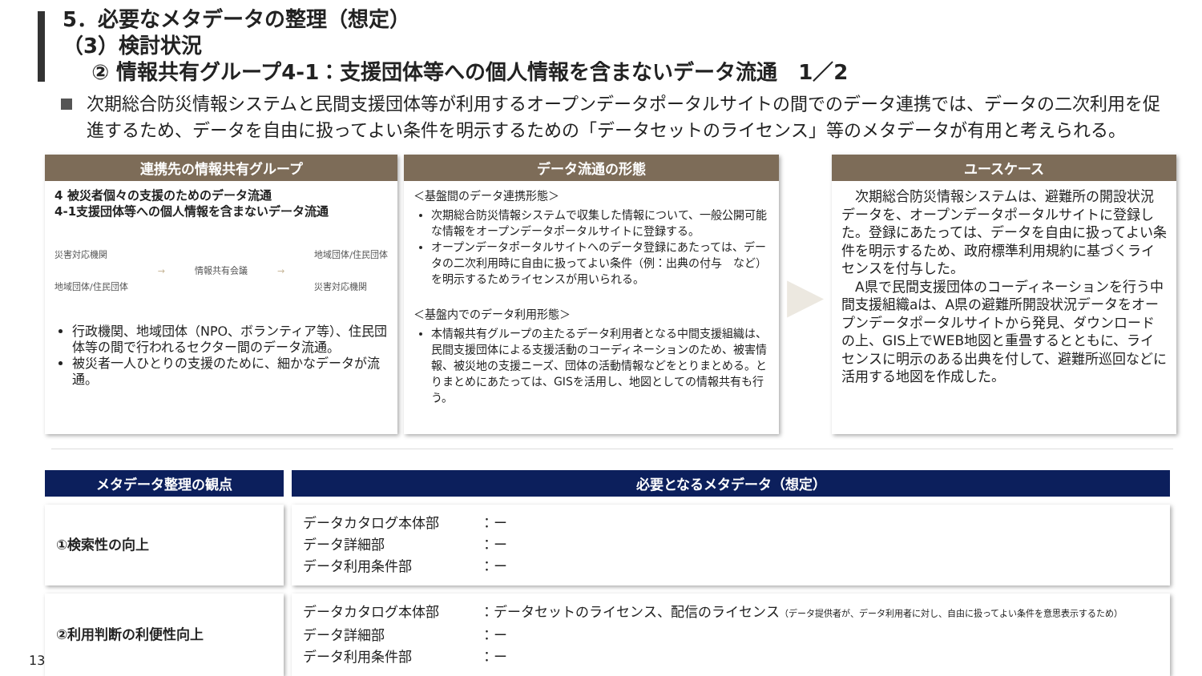5．必要なメタデータの整理（想定）
（3）検討状況
② 情報共有グループ4-1：支援団体等への個人情報を含まないデータ流通　1／2
次期総合防災情報システムと民間支援団体等が利用するオープンデータポータルサイトの間でのデータ連携では、データの二次利用を促進するため、データを自由に扱ってよい条件を明示するための「データセットのライセンス」等のメタデータが有用と考えられる。
連携先の情報共有グループ
4 被災者個々の支援のためのデータ流通
4-1支援団体等への個人情報を含まないデータ流通
災害対応機関
地域団体/住民団体
→ 情報共有会議 →
地域団体/住民団体
災害対応機関
行政機関、地域団体（NPO、ボランティア等）、住民団体等の間で行われるセクター間のデータ流通。
被災者一人ひとりの支援のために、細かなデータが流通。
データ流通の形態
＜基盤間のデータ連携形態＞
次期総合防災情報システムで収集した情報について、一般公開可能な情報をオープンデータポータルサイトに登録する。
オープンデータポータルサイトへのデータ登録にあたっては、データの二次利用時に自由に扱ってよい条件（例：出典の付与　など）を明示するためライセンスが用いられる。
＜基盤内でのデータ利用形態＞
本情報共有グループの主たるデータ利用者となる中間支援組織は、民間支援団体による支援活動のコーディネーションのため、被害情報、被災地の支援ニーズ、団体の活動情報などをとりまとめる。とりまとめにあたっては、GISを活用し、地図としての情報共有も行う。
▶
ユースケース
　次期総合防災情報システムは、避難所の開設状況データを、オープンデータポータルサイトに登録した。登録にあたっては、データを自由に扱ってよい条件を明示するため、政府標準利用規約に基づくライセンスを付与した。
　A県で民間支援団体のコーディネーションを行う中間支援組織aは、A県の避難所開設状況データをオープンデータポータルサイトから発見、ダウンロードの上、GIS上でWEB地図と重畳するとともに、ライセンスに明示のある出典を付して、避難所巡回などに活用する地図を作成した。
| メタデータ整理の観点 | 必要となるメタデータ（想定） |
| --- | --- |
| ①検索性の向上 | データカタログ本体部 ：ー データ詳細部 ：ー データ利用条件部 ：ー |
| ②利用判断の利便性向上 | データカタログ本体部 ：データセットのライセンス、配信のライセンス （データ提供者が、データ利用者に対し、自由に扱ってよい条件を意思表示するため） データ詳細部 ：ー データ利用条件部 ：ー |
13